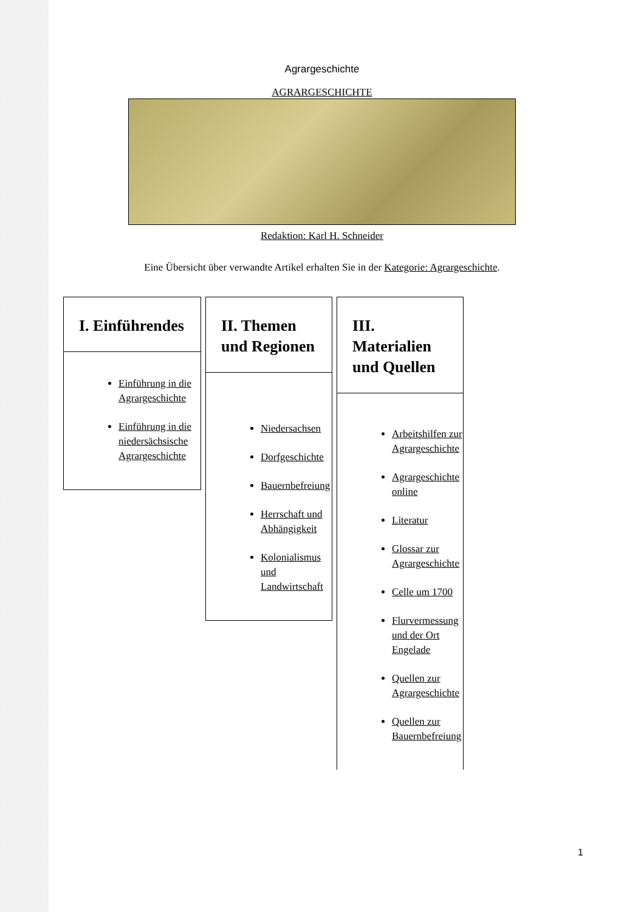Agrargeschichte
AGRARGESCHICHTE
Redaktion: Karl H. Schneider
Eine Übersicht über verwandte Artikel erhalten Sie in der Kategorie: Agrargeschichte.
I. Einführendes
Einführung in die Agrargeschichte
Einführung in die niedersächsische Agrargeschichte
II. Themen und Regionen
Niedersachsen
Dorfgeschichte
Bauernbefreiung
Herrschaft und Abhängigkeit
Kolonialismus und Landwirtschaft
III. Materialien und Quellen
Arbeitshilfen zur Agrargeschichte
Agrargeschichte online
Literatur
Glossar zur Agrargeschichte
Celle um 1700
Flurvermessung und der Ort Engelade
Quellen zur Agrargeschichte
Quellen zur Bauernbefreiung
1